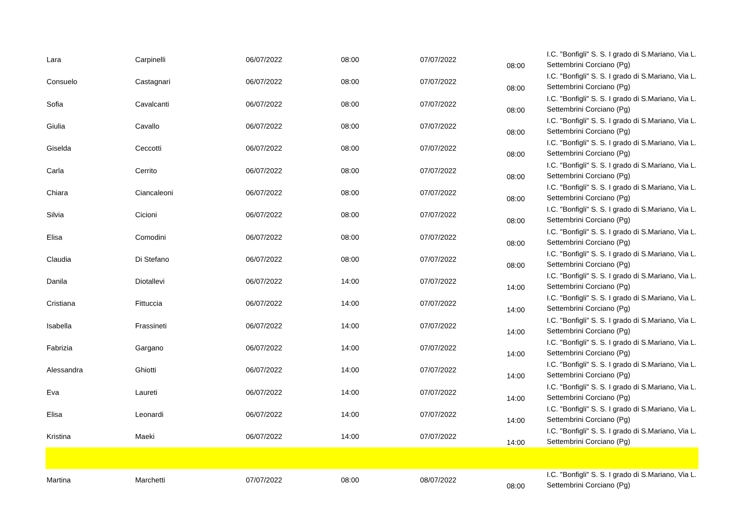| Lara | Carpinelli | 06/07/2022 | 08:00 | 07/07/2022 | 08:00 | I.C. "Bonfigli" S. S. I grado di S.Mariano, Via L. Settembrini Corciano (Pg) |
| Consuelo | Castagnari | 06/07/2022 | 08:00 | 07/07/2022 | 08:00 | I.C. "Bonfigli" S. S. I grado di S.Mariano, Via L. Settembrini Corciano (Pg) |
| Sofia | Cavalcanti | 06/07/2022 | 08:00 | 07/07/2022 | 08:00 | I.C. "Bonfigli" S. S. I grado di S.Mariano, Via L. Settembrini Corciano (Pg) |
| Giulia | Cavallo | 06/07/2022 | 08:00 | 07/07/2022 | 08:00 | I.C. "Bonfigli" S. S. I grado di S.Mariano, Via L. Settembrini Corciano (Pg) |
| Giselda | Ceccotti | 06/07/2022 | 08:00 | 07/07/2022 | 08:00 | I.C. "Bonfigli" S. S. I grado di S.Mariano, Via L. Settembrini Corciano (Pg) |
| Carla | Cerrito | 06/07/2022 | 08:00 | 07/07/2022 | 08:00 | I.C. "Bonfigli" S. S. I grado di S.Mariano, Via L. Settembrini Corciano (Pg) |
| Chiara | Ciancaleoni | 06/07/2022 | 08:00 | 07/07/2022 | 08:00 | I.C. "Bonfigli" S. S. I grado di S.Mariano, Via L. Settembrini Corciano (Pg) |
| Silvia | Cicioni | 06/07/2022 | 08:00 | 07/07/2022 | 08:00 | I.C. "Bonfigli" S. S. I grado di S.Mariano, Via L. Settembrini Corciano (Pg) |
| Elisa | Comodini | 06/07/2022 | 08:00 | 07/07/2022 | 08:00 | I.C. "Bonfigli" S. S. I grado di S.Mariano, Via L. Settembrini Corciano (Pg) |
| Claudia | Di Stefano | 06/07/2022 | 08:00 | 07/07/2022 | 08:00 | I.C. "Bonfigli" S. S. I grado di S.Mariano, Via L. Settembrini Corciano (Pg) |
| Danila | Diotallevi | 06/07/2022 | 14:00 | 07/07/2022 | 14:00 | I.C. "Bonfigli" S. S. I grado di S.Mariano, Via L. Settembrini Corciano (Pg) |
| Cristiana | Fittuccia | 06/07/2022 | 14:00 | 07/07/2022 | 14:00 | I.C. "Bonfigli" S. S. I grado di S.Mariano, Via L. Settembrini Corciano (Pg) |
| Isabella | Frassineti | 06/07/2022 | 14:00 | 07/07/2022 | 14:00 | I.C. "Bonfigli" S. S. I grado di S.Mariano, Via L. Settembrini Corciano (Pg) |
| Fabrizia | Gargano | 06/07/2022 | 14:00 | 07/07/2022 | 14:00 | I.C. "Bonfigli" S. S. I grado di S.Mariano, Via L. Settembrini Corciano (Pg) |
| Alessandra | Ghiotti | 06/07/2022 | 14:00 | 07/07/2022 | 14:00 | I.C. "Bonfigli" S. S. I grado di S.Mariano, Via L. Settembrini Corciano (Pg) |
| Eva | Laureti | 06/07/2022 | 14:00 | 07/07/2022 | 14:00 | I.C. "Bonfigli" S. S. I grado di S.Mariano, Via L. Settembrini Corciano (Pg) |
| Elisa | Leonardi | 06/07/2022 | 14:00 | 07/07/2022 | 14:00 | I.C. "Bonfigli" S. S. I grado di S.Mariano, Via L. Settembrini Corciano (Pg) |
| Kristina | Maeki | 06/07/2022 | 14:00 | 07/07/2022 | 14:00 | I.C. "Bonfigli" S. S. I grado di S.Mariano, Via L. Settembrini Corciano (Pg) |
| Martina | Marchetti | 07/07/2022 | 08:00 | 08/07/2022 | 08:00 | I.C. "Bonfigli" S. S. I grado di S.Mariano, Via L. Settembrini Corciano (Pg) |